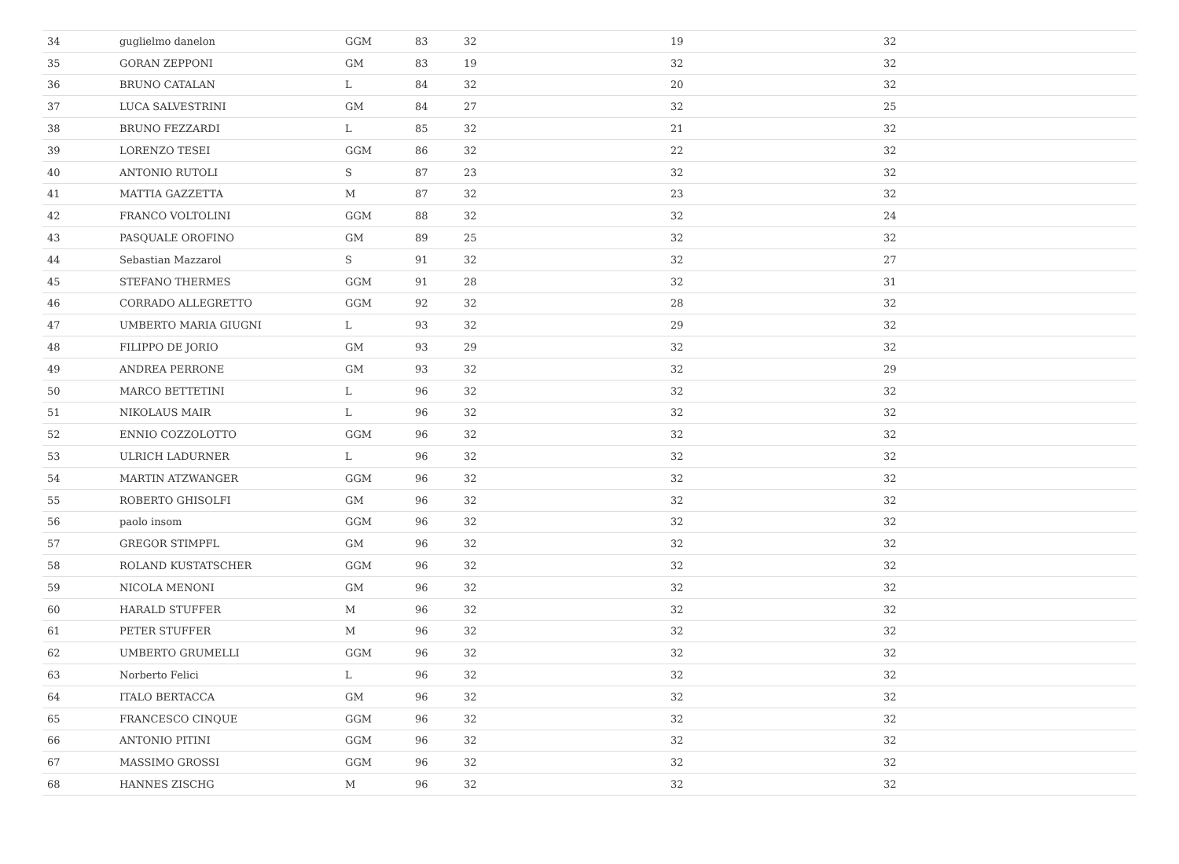| 34 | guglielmo danelon | GGM | 83 | 32 | 19 | 32 |
| 35 | GORAN ZEPPONI | GM | 83 | 19 | 32 | 32 |
| 36 | BRUNO CATALAN | L | 84 | 32 | 20 | 32 |
| 37 | LUCA SALVESTRINI | GM | 84 | 27 | 32 | 25 |
| 38 | BRUNO FEZZARDI | L | 85 | 32 | 21 | 32 |
| 39 | LORENZO TESEI | GGM | 86 | 32 | 22 | 32 |
| 40 | ANTONIO RUTOLI | S | 87 | 23 | 32 | 32 |
| 41 | MATTIA GAZZETTA | M | 87 | 32 | 23 | 32 |
| 42 | FRANCO VOLTOLINI | GGM | 88 | 32 | 32 | 24 |
| 43 | PASQUALE OROFINO | GM | 89 | 25 | 32 | 32 |
| 44 | Sebastian Mazzarol | S | 91 | 32 | 32 | 27 |
| 45 | STEFANO THERMES | GGM | 91 | 28 | 32 | 31 |
| 46 | CORRADO ALLEGRETTO | GGM | 92 | 32 | 28 | 32 |
| 47 | UMBERTO MARIA GIUGNI | L | 93 | 32 | 29 | 32 |
| 48 | FILIPPO DE JORIO | GM | 93 | 29 | 32 | 32 |
| 49 | ANDREA PERRONE | GM | 93 | 32 | 32 | 29 |
| 50 | MARCO BETTETINI | L | 96 | 32 | 32 | 32 |
| 51 | NIKOLAUS MAIR | L | 96 | 32 | 32 | 32 |
| 52 | ENNIO COZZOLOTTO | GGM | 96 | 32 | 32 | 32 |
| 53 | ULRICH LADURNER | L | 96 | 32 | 32 | 32 |
| 54 | MARTIN ATZWANGER | GGM | 96 | 32 | 32 | 32 |
| 55 | ROBERTO GHISOLFI | GM | 96 | 32 | 32 | 32 |
| 56 | paolo insom | GGM | 96 | 32 | 32 | 32 |
| 57 | GREGOR STIMPFL | GM | 96 | 32 | 32 | 32 |
| 58 | ROLAND KUSTATSCHER | GGM | 96 | 32 | 32 | 32 |
| 59 | NICOLA MENONI | GM | 96 | 32 | 32 | 32 |
| 60 | HARALD STUFFER | M | 96 | 32 | 32 | 32 |
| 61 | PETER STUFFER | M | 96 | 32 | 32 | 32 |
| 62 | UMBERTO GRUMELLI | GGM | 96 | 32 | 32 | 32 |
| 63 | Norberto Felici | L | 96 | 32 | 32 | 32 |
| 64 | ITALO BERTACCA | GM | 96 | 32 | 32 | 32 |
| 65 | FRANCESCO CINQUE | GGM | 96 | 32 | 32 | 32 |
| 66 | ANTONIO PITINI | GGM | 96 | 32 | 32 | 32 |
| 67 | MASSIMO GROSSI | GGM | 96 | 32 | 32 | 32 |
| 68 | HANNES ZISCHG | M | 96 | 32 | 32 | 32 |